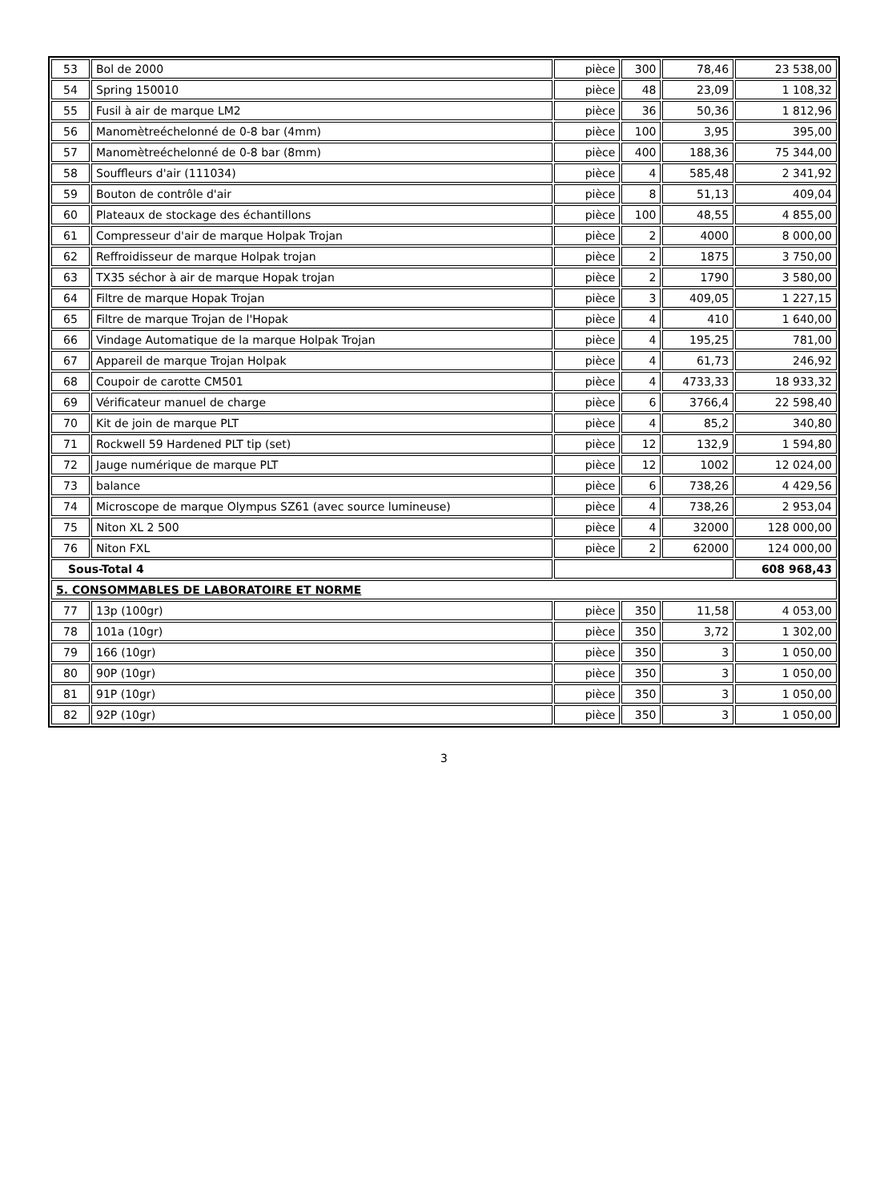| 53 | Bol de 2000 | pièce | 300 | 78,46 | 23 538,00 |
| 54 | Spring 150010 | pièce | 48 | 23,09 | 1 108,32 |
| 55 | Fusil à air de marque LM2 | pièce | 36 | 50,36 | 1 812,96 |
| 56 | Manomètreéchelonné de 0-8 bar (4mm) | pièce | 100 | 3,95 | 395,00 |
| 57 | Manomètreéchelonné de 0-8 bar (8mm) | pièce | 400 | 188,36 | 75 344,00 |
| 58 | Souffleurs d'air (111034) | pièce | 4 | 585,48 | 2 341,92 |
| 59 | Bouton de contrôle d'air | pièce | 8 | 51,13 | 409,04 |
| 60 | Plateaux de stockage des échantillons | pièce | 100 | 48,55 | 4 855,00 |
| 61 | Compresseur d'air de marque Holpak Trojan | pièce | 2 | 4000 | 8 000,00 |
| 62 | Reffroidisseur de marque Holpak trojan | pièce | 2 | 1875 | 3 750,00 |
| 63 | TX35 séchor à air de marque Hopak trojan | pièce | 2 | 1790 | 3 580,00 |
| 64 | Filtre de marque Hopak Trojan | pièce | 3 | 409,05 | 1 227,15 |
| 65 | Filtre de marque Trojan de l'Hopak | pièce | 4 | 410 | 1 640,00 |
| 66 | Vindage Automatique de la marque Holpak Trojan | pièce | 4 | 195,25 | 781,00 |
| 67 | Appareil de marque Trojan Holpak | pièce | 4 | 61,73 | 246,92 |
| 68 | Coupoir de carotte CM501 | pièce | 4 | 4733,33 | 18 933,32 |
| 69 | Vérificateur manuel de charge | pièce | 6 | 3766,4 | 22 598,40 |
| 70 | Kit de join de marque PLT | pièce | 4 | 85,2 | 340,80 |
| 71 | Rockwell 59 Hardened PLT tip (set) | pièce | 12 | 132,9 | 1 594,80 |
| 72 | Jauge numérique de marque PLT | pièce | 12 | 1002 | 12 024,00 |
| 73 | balance | pièce | 6 | 738,26 | 4 429,56 |
| 74 | Microscope de marque Olympus SZ61 (avec source lumineuse) | pièce | 4 | 738,26 | 2 953,04 |
| 75 | Niton XL 2 500 | pièce | 4 | 32000 | 128 000,00 |
| 76 | Niton FXL | pièce | 2 | 62000 | 124 000,00 |
| Sous-Total 4 | | | | | 608 968,43 |
| 5. CONSOMMABLES DE LABORATOIRE ET NORME | | | | | |
| 77 | 13p (100gr) | pièce | 350 | 11,58 | 4 053,00 |
| 78 | 101a (10gr) | pièce | 350 | 3,72 | 1 302,00 |
| 79 | 166 (10gr) | pièce | 350 | 3 | 1 050,00 |
| 80 | 90P (10gr) | pièce | 350 | 3 | 1 050,00 |
| 81 | 91P (10gr) | pièce | 350 | 3 | 1 050,00 |
| 82 | 92P (10gr) | pièce | 350 | 3 | 1 050,00 |
3